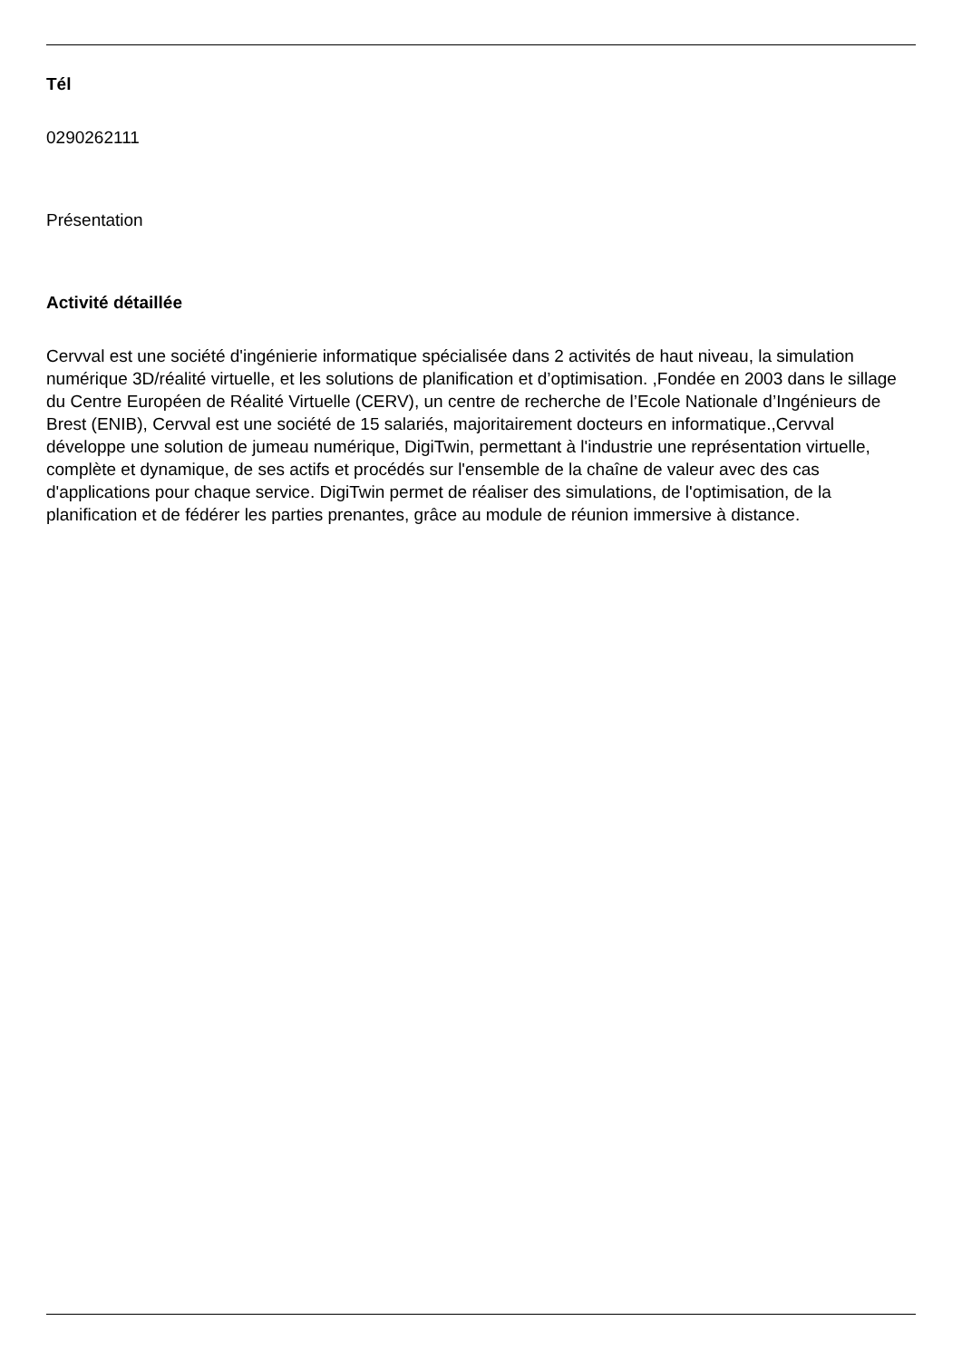Tél
0290262111
Présentation
Activité détaillée
Cervval est une société d'ingénierie informatique spécialisée dans 2 activités de haut niveau, la simulation numérique 3D/réalité virtuelle, et les solutions de planification et d’optimisation. ,Fondée en 2003 dans le sillage du Centre Européen de Réalité Virtuelle (CERV), un centre de recherche de l’Ecole Nationale d’Ingénieurs de Brest (ENIB), Cervval est une société de 15 salariés, majoritairement docteurs en informatique.,Cervval développe une solution de jumeau numérique, DigiTwin, permettant à l'industrie une représentation virtuelle, complète et dynamique, de ses actifs et procédés sur l'ensemble de la chaîne de valeur avec des cas d'applications pour chaque service. DigiTwin permet de réaliser des simulations, de l'optimisation, de la planification et de fédérer les parties prenantes, grâce au module de réunion immersive à distance.